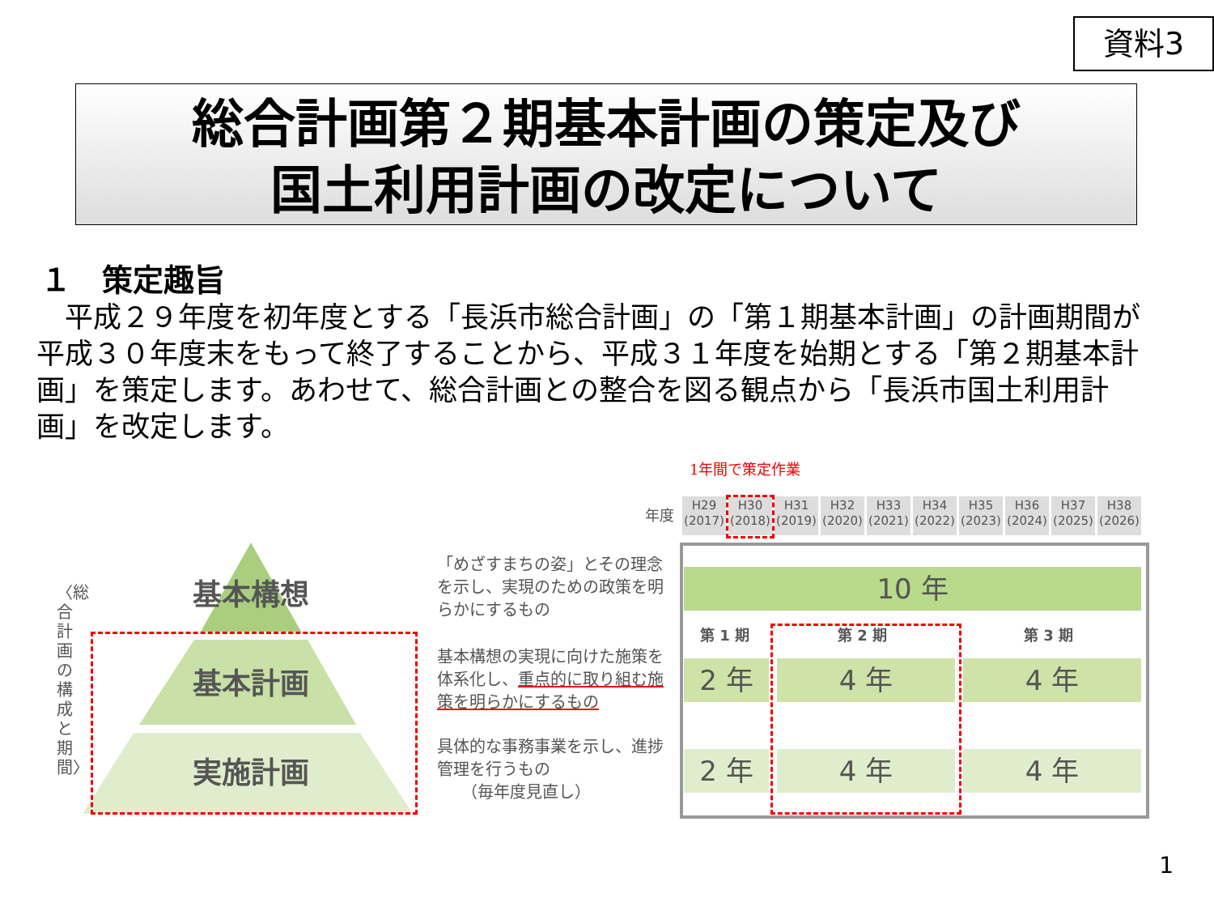資料3
総合計画第２期基本計画の策定及び
国土利用計画の改定について
１　策定趣旨
　平成２９年度を初年度とする「長浜市総合計画」の「第１期基本計画」の計画期間が平成３０年度末をもって終了することから、平成３１年度を始期とする「第２期基本計画」を策定します。あわせて、総合計画との整合を図る観点から「長浜市国土利用計画」を改定します。
1年間で策定作業
年度
H29 (2017)
H30 (2018)
H31 (2019)
H32 (2020)
H33 (2021)
H34 (2022)
H35 (2023)
H36 (2024)
H37 (2025)
H38 (2026)
〈総合計画の構成と期間〉
基本構想
基本計画
実施計画
「めざすまちの姿」とその理念を示し、実現のための政策を明らかにするもの
基本構想の実現に向けた施策を体系化し、重点的に取り組む施策を明らかにするもの
具体的な事務事業を示し、進捗管理を行うもの
　　（毎年度見直し）
10 年
第 1 期 第 2 期 第 3 期
2 年 4 年 4 年
2 年 4 年 4 年
1